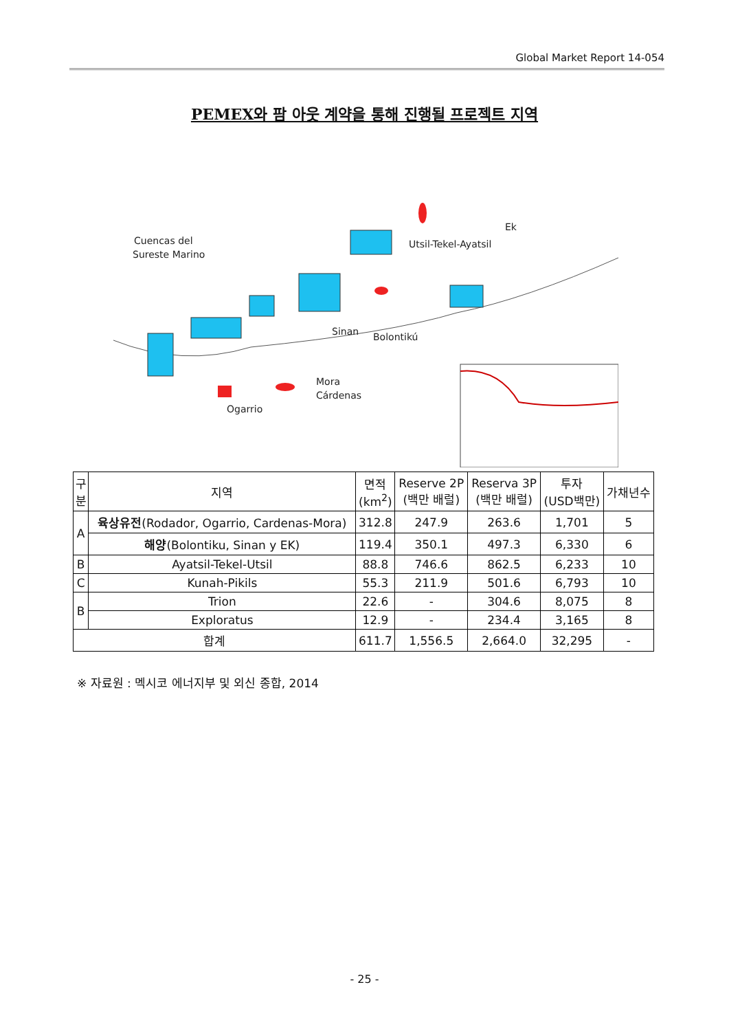Global Market Report 14-054
PEMEX와 팜 아웃 계약을 통해 진행될 프로젝트 지역
Cuencas del
Sureste Marino
Utsil-Tekel-Ayatsil
Ek
Sinan
Bolontikú
Mora
Cárdenas
Ogarrio
| 구 분 | 지역 | 면적 (km<sup>2</sup>) | Reserve 2P (백만 배럴) | Reserva 3P (백만 배럴) | 투자 (USD백만) | 가채년수 |
| --- | --- | --- | --- | --- | --- | --- |
| A | 육상유전 (Rodador, Ogarrio, Cardenas-Mora) | 312.8 | 247.9 | 263.6 | 1,701 | 5 |
| | 해양 (Bolontiku, Sinan y EK) | 119.4 | 350.1 | 497.3 | 6,330 | 6 |
| B | Ayatsil-Tekel-Utsil | 88.8 | 746.6 | 862.5 | 6,233 | 10 |
| C | Kunah-Pikils | 55.3 | 211.9 | 501.6 | 6,793 | 10 |
| B | Trion | 22.6 | - | 304.6 | 8,075 | 8 |
| | Exploratus | 12.9 | - | 234.4 | 3,165 | 8 |
| 합계 | | 611.7 | 1,556.5 | 2,664.0 | 32,295 | - |
※ 자료원 : 멕시코 에너지부 및 외신 종합, 2014
- 25 -